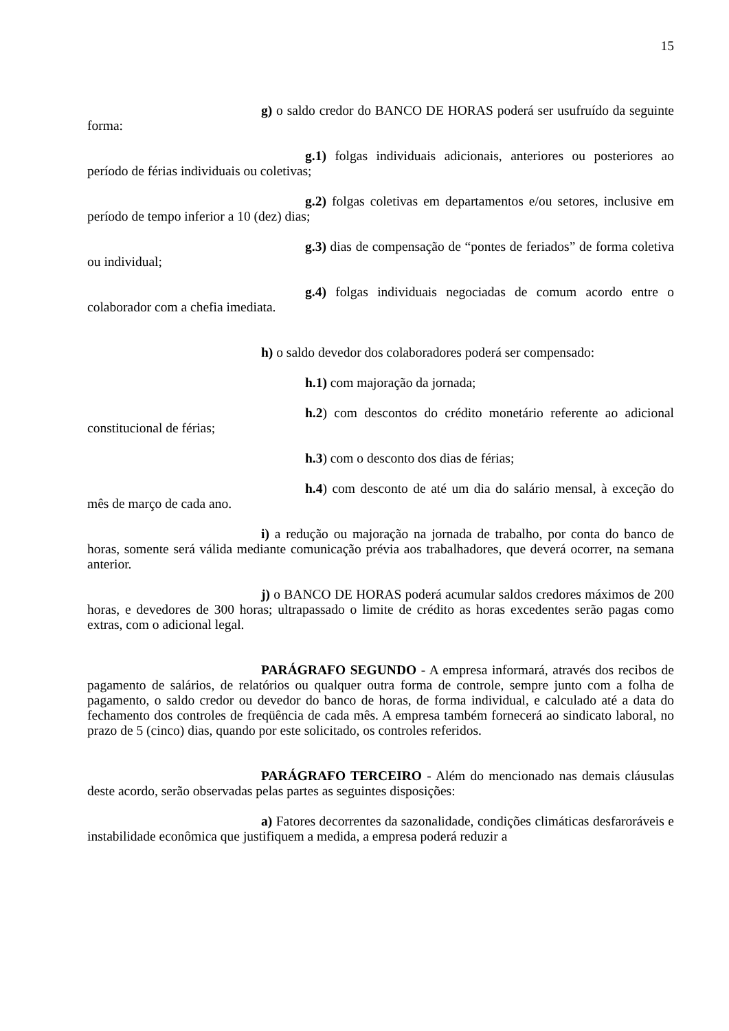15
g) o saldo credor do BANCO DE HORAS poderá ser usufruído da seguinte forma:
g.1) folgas individuais adicionais, anteriores ou posteriores ao período de férias individuais ou coletivas;
g.2) folgas coletivas em departamentos e/ou setores, inclusive em período de tempo inferior a 10 (dez) dias;
g.3) dias de compensação de “pontes de feriados” de forma coletiva ou individual;
g.4) folgas individuais negociadas de comum acordo entre o colaborador com a chefia imediata.
h) o saldo devedor dos colaboradores poderá ser compensado:
h.1) com majoração da jornada;
h.2) com descontos do crédito monetário referente ao adicional constitucional de férias;
h.3) com o desconto dos dias de férias;
h.4) com desconto de até um dia do salário mensal, à exceção do mês de março de cada ano.
i) a redução ou majoração na jornada de trabalho, por conta do banco de horas, somente será válida mediante comunicação prévia aos trabalhadores, que deverá ocorrer, na semana anterior.
j) o BANCO DE HORAS poderá acumular saldos credores máximos de 200 horas, e devedores de 300 horas; ultrapassado o limite de crédito as horas excedentes serão pagas como extras, com o adicional legal.
PARÁGRAFO SEGUNDO - A empresa informará, através dos recibos de pagamento de salários, de relatórios ou qualquer outra forma de controle, sempre junto com a folha de pagamento, o saldo credor ou devedor do banco de horas, de forma individual, e calculado até a data do fechamento dos controles de freqüência de cada mês. A empresa também fornecerá ao sindicato laboral, no prazo de 5 (cinco) dias, quando por este solicitado, os controles referidos.
PARÁGRAFO TERCEIRO - Além do mencionado nas demais cláusulas deste acordo, serão observadas pelas partes as seguintes disposições:
a) Fatores decorrentes da sazonalidade, condições climáticas desfaroráveis e instabilidade econômica que justifiquem a medida, a empresa poderá reduzir a